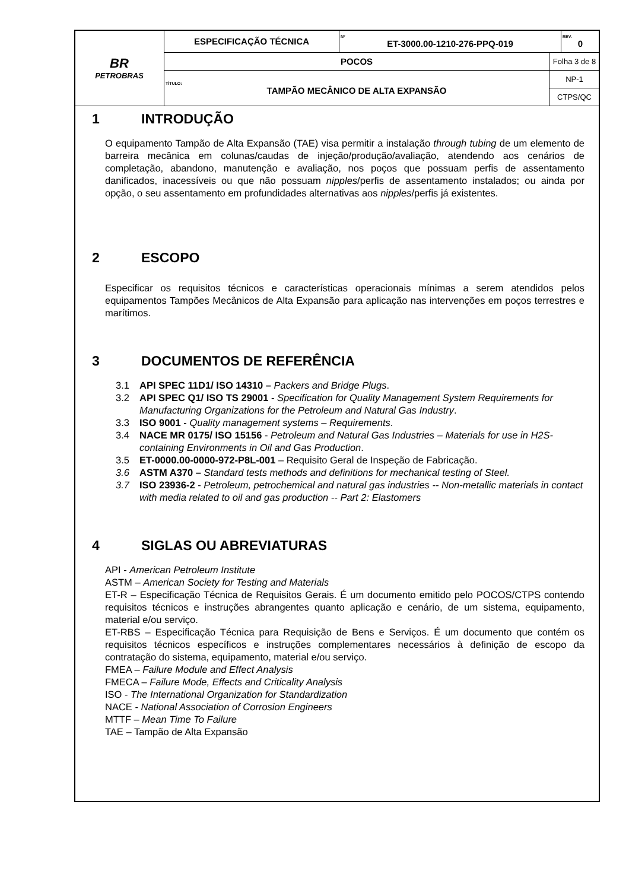| BR PETROBRAS | ESPECIFICAÇÃO TÉCNICA | Nº ET-3000.00-1210-276-PPQ-019 | | REV. 0 |
| | POCOS | | Folha 3 de 8 | |
| | TÍTULO: TAMPÃO MECÂNICO DE ALTA EXPANSÃO | | NP-1 | |
| | | | CTPS/QC | |
1 INTRODUÇÃO
O equipamento Tampão de Alta Expansão (TAE) visa permitir a instalação through tubing de um elemento de barreira mecânica em colunas/caudas de injeção/produção/avaliação, atendendo aos cenários de completação, abandono, manutenção e avaliação, nos poços que possuam perfis de assentamento danificados, inacessíveis ou que não possuam nipples/perfis de assentamento instalados; ou ainda por opção, o seu assentamento em profundidades alternativas aos nipples/perfis já existentes.
2 ESCOPO
Especificar os requisitos técnicos e características operacionais mínimas a serem atendidos pelos equipamentos Tampões Mecânicos de Alta Expansão para aplicação nas intervenções em poços terrestres e marítimos.
3 DOCUMENTOS DE REFERÊNCIA
3.1 API SPEC 11D1/ ISO 14310 – Packers and Bridge Plugs.
3.2 API SPEC Q1/ ISO TS 29001 - Specification for Quality Management System Requirements for Manufacturing Organizations for the Petroleum and Natural Gas Industry.
3.3 ISO 9001 - Quality management systems – Requirements.
3.4 NACE MR 0175/ ISO 15156 - Petroleum and Natural Gas Industries – Materials for use in H2S-containing Environments in Oil and Gas Production.
3.5 ET-0000.00-0000-972-P8L-001 – Requisito Geral de Inspeção de Fabricação.
3.6 ASTM A370 – Standard tests methods and definitions for mechanical testing of Steel.
3.7 ISO 23936-2 - Petroleum, petrochemical and natural gas industries -- Non-metallic materials in contact with media related to oil and gas production -- Part 2: Elastomers
4 SIGLAS OU ABREVIATURAS
API - American Petroleum Institute
ASTM – American Society for Testing and Materials
ET-R – Especificação Técnica de Requisitos Gerais. É um documento emitido pelo POCOS/CTPS contendo requisitos técnicos e instruções abrangentes quanto aplicação e cenário, de um sistema, equipamento, material e/ou serviço.
ET-RBS – Especificação Técnica para Requisição de Bens e Serviços. É um documento que contém os requisitos técnicos específicos e instruções complementares necessários à definição de escopo da contratação do sistema, equipamento, material e/ou serviço.
FMEA – Failure Module and Effect Analysis
FMECA – Failure Mode, Effects and Criticality Analysis
ISO - The International Organization for Standardization
NACE - National Association of Corrosion Engineers
MTTF – Mean Time To Failure
TAE – Tampão de Alta Expansão